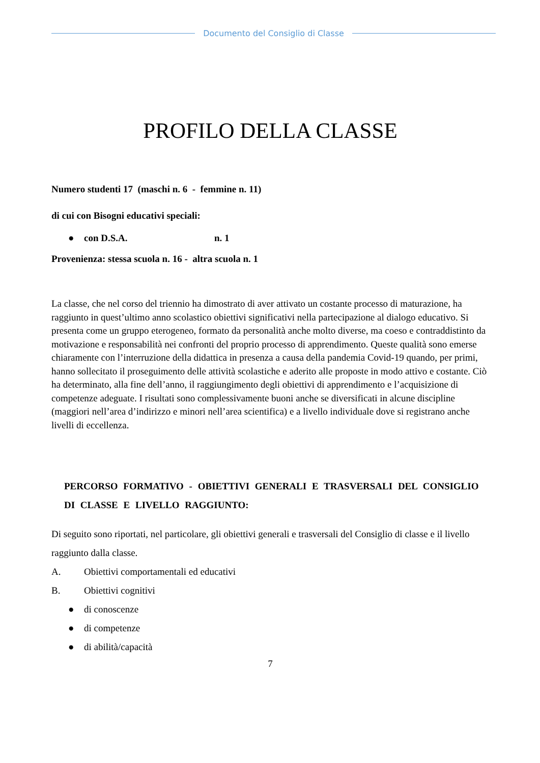Documento del Consiglio di Classe
PROFILO DELLA CLASSE
Numero studenti 17 (maschi n. 6 - femmine n. 11)
di cui con Bisogni educativi speciali:
● con D.S.A. n. 1
Provenienza: stessa scuola n. 16 - altra scuola n. 1
La classe, che nel corso del triennio ha dimostrato di aver attivato un costante processo di maturazione, ha raggiunto in quest’ultimo anno scolastico obiettivi significativi nella partecipazione al dialogo educativo. Si presenta come un gruppo eterogeneo, formato da personalità anche molto diverse, ma coeso e contraddistinto da motivazione e responsabilità nei confronti del proprio processo di apprendimento. Queste qualità sono emerse chiaramente con l’interruzione della didattica in presenza a causa della pandemia Covid-19 quando, per primi, hanno sollecitato il proseguimento delle attività scolastiche e aderito alle proposte in modo attivo e costante. Ciò ha determinato, alla fine dell’anno, il raggiungimento degli obiettivi di apprendimento e l’acquisizione di competenze adeguate. I risultati sono complessivamente buoni anche se diversificati in alcune discipline (maggiori nell’area d’indirizzo e minori nell’area scientifica) e a livello individuale dove si registrano anche livelli di eccellenza.
PERCORSO FORMATIVO - OBIETTIVI GENERALI E TRASVERSALI DEL CONSIGLIO DI CLASSE E LIVELLO RAGGIUNTO:
Di seguito sono riportati, nel particolare, gli obiettivi generali e trasversali del Consiglio di classe e il livello raggiunto dalla classe.
A. Obiettivi comportamentali ed educativi
B. Obiettivi cognitivi
● di conoscenze
● di competenze
● di abilità/capacità
7